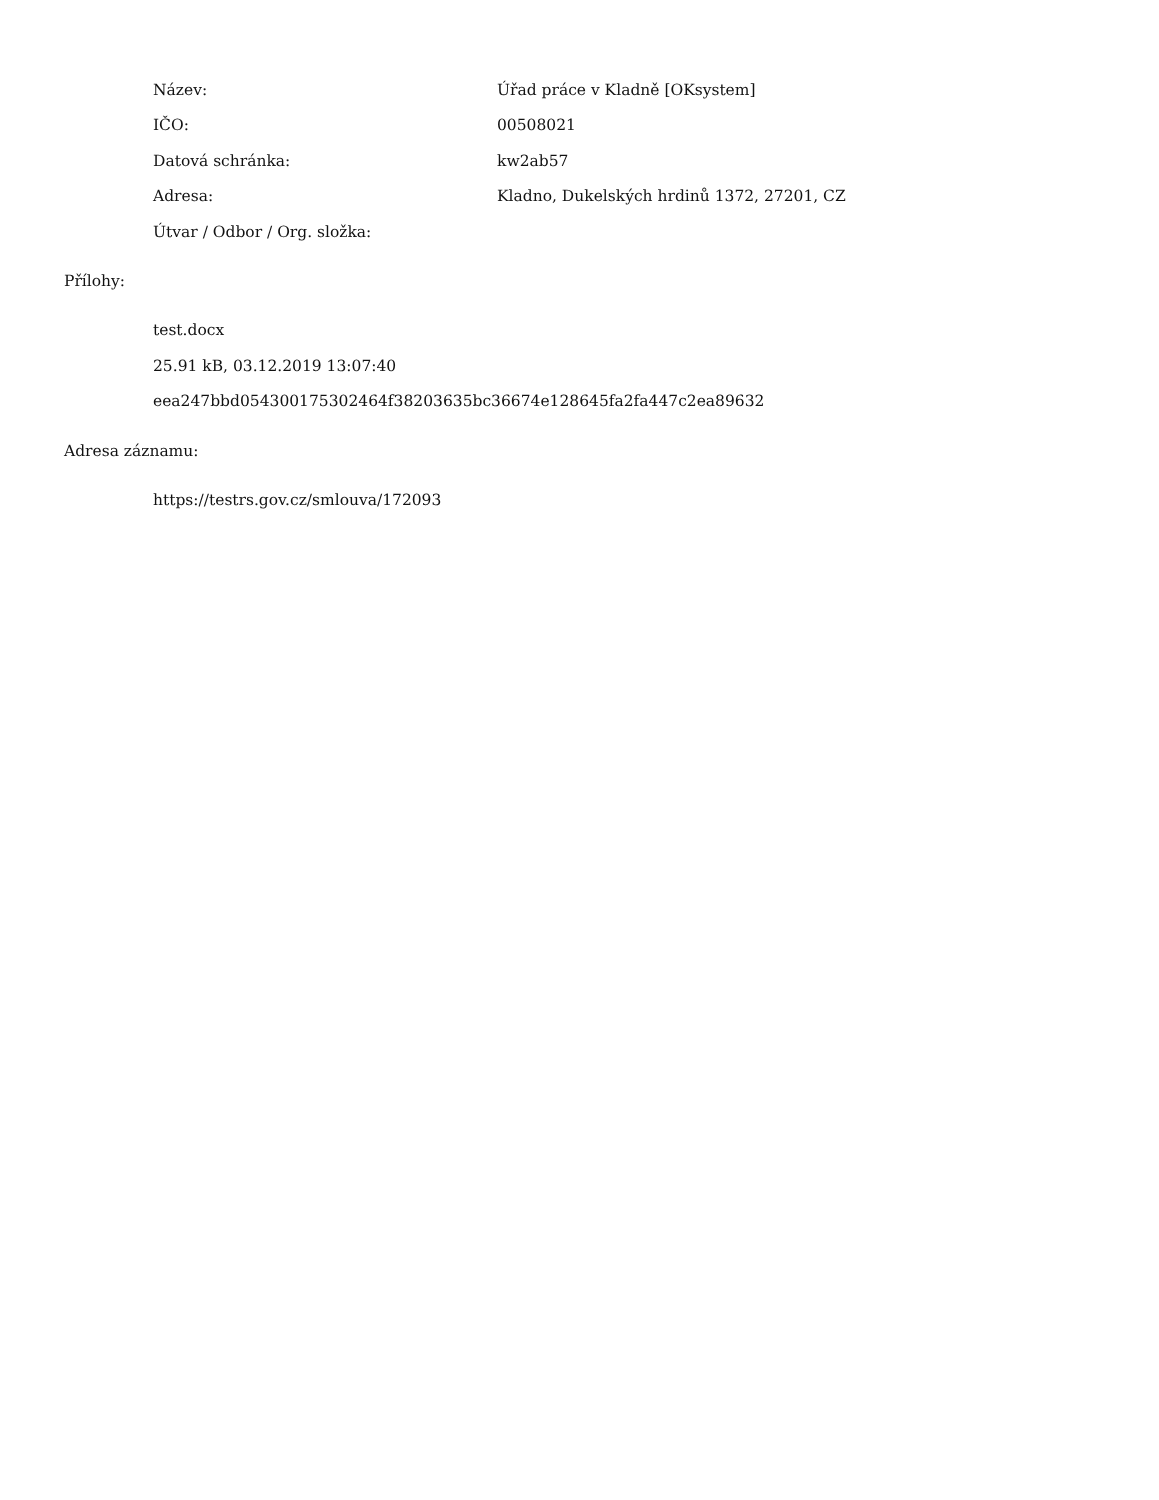Název: Úřad práce v Kladně [OKsystem]
IČO: 00508021
Datová schránka: kw2ab57
Adresa: Kladno, Dukelských hrdinů 1372, 27201, CZ
Útvar / Odbor / Org. složka:
Přílohy:
test.docx
25.91 kB, 03.12.2019 13:07:40
eea247bbd054300175302464f38203635bc36674e128645fa2fa447c2ea89632
Adresa záznamu:
https://testrs.gov.cz/smlouva/172093